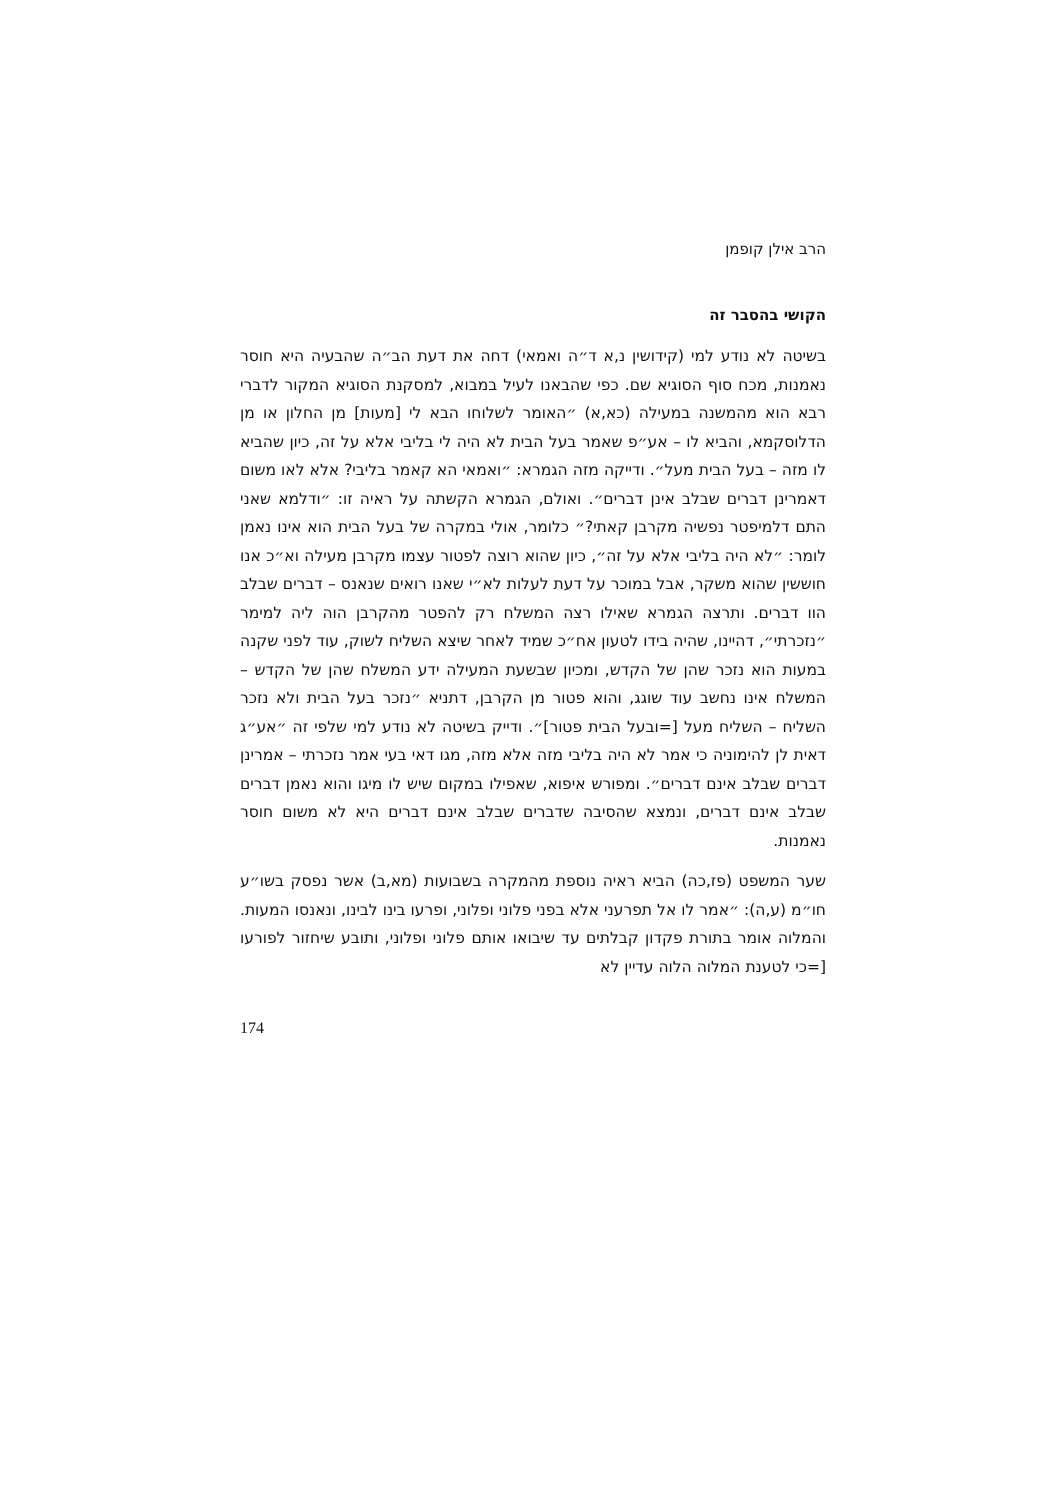הרב אילן קופמן
הקושי בהסבר זה
בשיטה לא נודע למי (קידושין נ,א ד״ה ואמאי) דחה את דעת הב״ה שהבעיה היא חוסר נאמנות, מכח סוף הסוגיא שם. כפי שהבאנו לעיל במבוא, למסקנת הסוגיא המקור לדברי רבא הוא מהמשנה במעילה (כא,א) ״האומר לשלוחו הבא לי [מעות] מן החלון או מן הדלוסקמא, והביא לו – אע״פ שאמר בעל הבית לא היה לי בליבי אלא על זה, כיון שהביא לו מזה – בעל הבית מעל״. ודייקה מזה הגמרא: ״ואמאי הא קאמר בליבי? אלא לאו משום דאמרינן דברים שבלב אינן דברים״. ואולם, הגמרא הקשתה על ראיה זו: ״ודלמא שאני התם דלמיפטר נפשיה מקרבן קאתי?״ כלומר, אולי במקרה של בעל הבית הוא אינו נאמן לומר: ״לא היה בליבי אלא על זה״, כיון שהוא רוצה לפטור עצמו מקרבן מעילה וא״כ אנו חוששין שהוא משקר, אבל במוכר על דעת לעלות לא״י שאנו רואים שנאנס – דברים שבלב הוו דברים. ותרצה הגמרא שאילו רצה המשלח רק להפטר מהקרבן הוה ליה למימר ״נזכרתי״, דהיינו, שהיה בידו לטעון אח״כ שמיד לאחר שיצא השליח לשוק, עוד לפני שקנה במעות הוא נזכר שהן של הקדש, ומכיון שבשעת המעילה ידע המשלח שהן של הקדש – המשלח אינו נחשב עוד שוגג, והוא פטור מן הקרבן, דתניא ״נזכר בעל הבית ולא נזכר השליח – השליח מעל [=ובעל הבית פטור]״. ודייק בשיטה לא נודע למי שלפי זה ״אע״ג דאית לן להימוניה כי אמר לא היה בליבי מזה אלא מזה, מגו דאי בעי אמר נזכרתי – אמרינן דברים שבלב אינם דברים״. ומפורש איפוא, שאפילו במקום שיש לו מיגו והוא נאמן דברים שבלב אינם דברים, ונמצא שהסיבה שדברים שבלב אינם דברים היא לא משום חוסר נאמנות.
שער המשפט (פז,כה) הביא ראיה נוספת מהמקרה בשבועות (מא,ב) אשר נפסק בשו״ע חו״מ (ע,ה): ״אמר לו אל תפרעני אלא בפני פלוני ופלוני, ופרעו בינו לבינו, ונאנסו המעות. והמלוה אומר בתורת פקדון קבלתים עד שיבואו אותם פלוני ופלוני, ותובע שיחזור לפורעו [=כי לטענת המלוה הלוה עדיין לא
174